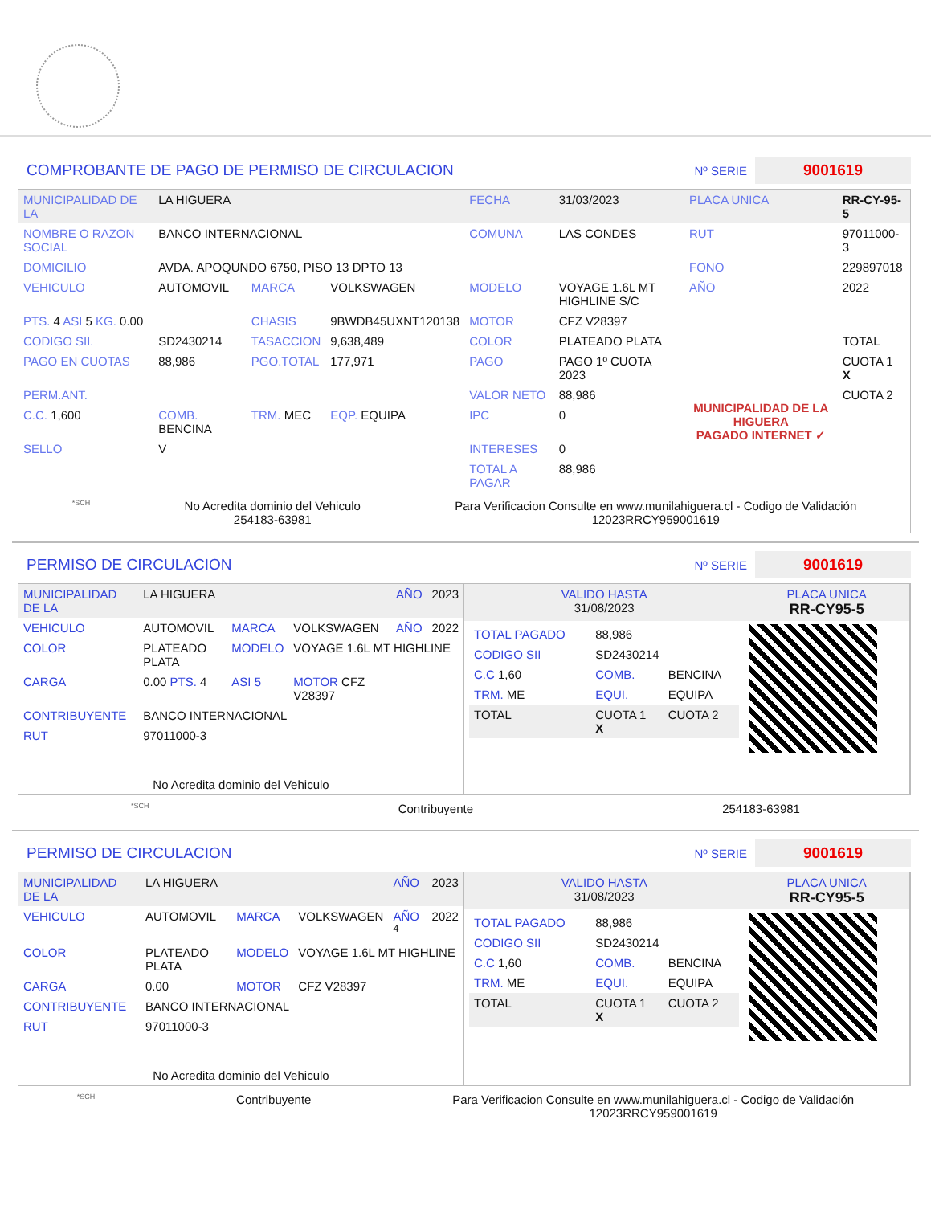COMPROBANTE DE PAGO DE PERMISO DE CIRCULACION
Nº SERIE 9001619
| MUNICIPALIDAD DE LA | LA HIGUERA | | | FECHA | 31/03/2023 | PLACA UNICA | RR-CY-95-5 |
| NOMBRE O RAZON SOCIAL | BANCO INTERNACIONAL | | | COMUNA | LAS CONDES | RUT | 97011000-3 |
| DOMICILIO | AVDA. APOQUNDO 6750, PISO 13 DPTO 13 | | | | | FONO | 229897018 |
| VEHICULO | AUTOMOVIL | MARCA | VOLKSWAGEN | MODELO | VOYAGE 1.6L MT HIGHLINE S/C | AÑO | 2022 |
| PTS. 4 ASI 5 KG. 0.00 | | CHASIS | 9BWDB45UXNT120138 | MOTOR | CFZ V28397 | | |
| CODIGO SII. | SD2430214 | TASACCION | 9,638,489 | COLOR | PLATEADO PLATA | | TOTAL |
| PAGO EN CUOTAS | 88,986 | PGO.TOTAL | 177,971 | PAGO | PAGO 1º CUOTA 2023 | MUNICIPALIDAD DE LA HIGUERA PAGADO INTERNET ✓ | CUOTA 1 X |
| PERM.ANT. | | | | VALOR NETO | 88,986 | | CUOTA 2 |
| C.C. 1,600 | COMB. BENCINA | TRM. MEC | EQP. EQUIPA | IPC | 0 | | |
| SELLO | V | | | INTERESES | 0 | | |
| | | | | TOTAL A PAGAR | 88,986 | | |
*SCH
No Acredita dominio del Vehiculo
254183-63981
Para Verificacion Consulte en www.munilahiguera.cl - Codigo de Validación
12023RRCY959001619
PERMISO DE CIRCULACION
Nº SERIE 9001619
| MUNICIPALIDAD DE LA | LA HIGUERA | | | AÑO | 2023 |
| VEHICULO | AUTOMOVIL | MARCA | VOLKSWAGEN | AÑO | 2022 |
| COLOR | PLATEADO PLATA | MODELO | VOYAGE 1.6L MT HIGHLINE | | |
| CARGA | 0.00 PTS. 4 | ASI 5 | MOTOR CFZ V28397 | | |
| CONTRIBUYENTE | BANCO INTERNACIONAL | | | | |
| RUT | 97011000-3 | | | | |
| No Acredita dominio del Vehiculo | | | | | |
| VALIDO HASTA 31/08/2023 | PLACA UNICA RR-CY95-5 |
| / TOTAL PAGADO / 88,986 / / / CODIGO SII / SD2430214 / / / C.C 1,60 / COMB. / BENCINA / / TRM. ME / EQUI. / EQUIPA / / TOTAL / CUOTA 1 X / CUOTA 2 / | |
*SCH Contribuyente 254183-63981
PERMISO DE CIRCULACION
Nº SERIE 9001619
| MUNICIPALIDAD DE LA | LA HIGUERA | | | AÑO | 2023 |
| VEHICULO | AUTOMOVIL | MARCA | VOLKSWAGEN | AÑO <sup>4</sup> | 2022 |
| COLOR | PLATEADO PLATA | MODELO | VOYAGE 1.6L MT HIGHLINE | | |
| CARGA | 0.00 | MOTOR | CFZ V28397 | | |
| CONTRIBUYENTE | BANCO INTERNACIONAL | | | | |
| RUT | 97011000-3 | | | | |
| No Acredita dominio del Vehiculo | | | | | |
| VALIDO HASTA 31/08/2023 | PLACA UNICA RR-CY95-5 |
| / TOTAL PAGADO / 88,986 / / / CODIGO SII / SD2430214 / / / C.C 1,60 / COMB. / BENCINA / / TRM. ME / EQUI. / EQUIPA / / TOTAL / CUOTA 1 X / CUOTA 2 / | |
*SCH Contribuyente Para Verificacion Consulte en www.munilahiguera.cl - Codigo de Validación
12023RRCY959001619